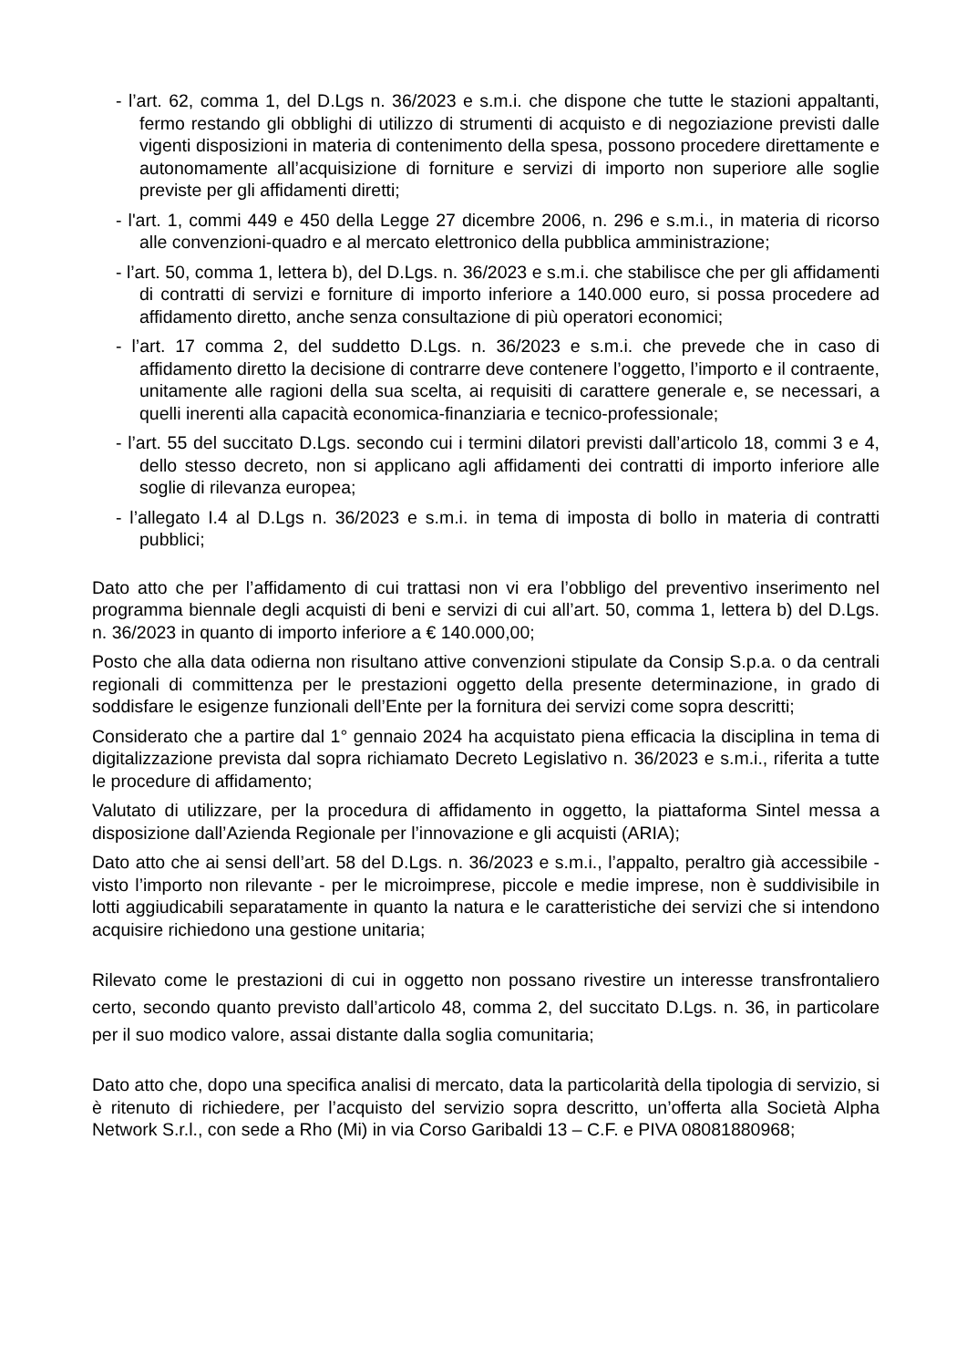- l’art. 62, comma 1, del D.Lgs n. 36/2023 e s.m.i. che dispone che tutte le stazioni appaltanti, fermo restando gli obblighi di utilizzo di strumenti di acquisto e di negoziazione previsti dalle vigenti disposizioni in materia di contenimento della spesa, possono procedere direttamente e autonomamente all’acquisizione di forniture e servizi di importo non superiore alle soglie previste per gli affidamenti diretti;
- l'art. 1, commi 449 e 450 della Legge 27 dicembre 2006, n. 296 e s.m.i., in materia di ricorso alle convenzioni-quadro e al mercato elettronico della pubblica amministrazione;
- l’art. 50, comma 1, lettera b), del D.Lgs. n. 36/2023 e s.m.i. che stabilisce che per gli affidamenti di contratti di servizi e forniture di importo inferiore a 140.000 euro, si possa procedere ad affidamento diretto, anche senza consultazione di più operatori economici;
- l’art. 17 comma 2, del suddetto D.Lgs. n. 36/2023 e s.m.i. che prevede che in caso di affidamento diretto la decisione di contrarre deve contenere l’oggetto, l’importo e il contraente, unitamente alle ragioni della sua scelta, ai requisiti di carattere generale e, se necessari, a quelli inerenti alla capacità economica-finanziaria e tecnico-professionale;
- l’art. 55 del succitato D.Lgs. secondo cui i termini dilatori previsti dall’articolo 18, commi 3 e 4, dello stesso decreto, non si applicano agli affidamenti dei contratti di importo inferiore alle soglie di rilevanza europea;
- l’allegato I.4 al D.Lgs n. 36/2023 e s.m.i. in tema di imposta di bollo in materia di contratti pubblici;
Dato atto che per l’affidamento di cui trattasi non vi era l’obbligo del preventivo inserimento nel programma biennale degli acquisti di beni e servizi di cui all’art. 50, comma 1, lettera b) del D.Lgs. n. 36/2023 in quanto di importo inferiore a € 140.000,00;
Posto che alla data odierna non risultano attive convenzioni stipulate da Consip S.p.a. o da centrali regionali di committenza per le prestazioni oggetto della presente determinazione, in grado di soddisfare le esigenze funzionali dell’Ente per la fornitura dei servizi come sopra descritti;
Considerato che a partire dal 1° gennaio 2024 ha acquistato piena efficacia la disciplina in tema di digitalizzazione prevista dal sopra richiamato Decreto Legislativo n. 36/2023 e s.m.i., riferita a tutte le procedure di affidamento;
Valutato di utilizzare, per la procedura di affidamento in oggetto, la piattaforma Sintel messa a disposizione dall’Azienda Regionale per l’innovazione e gli acquisti (ARIA);
Dato atto che ai sensi dell’art. 58 del D.Lgs. n. 36/2023 e s.m.i., l’appalto, peraltro già accessibile - visto l’importo non rilevante - per le microimprese, piccole e medie imprese, non è suddivisibile in lotti aggiudicabili separatamente in quanto la natura e le caratteristiche dei servizi che si intendono acquisire richiedono una gestione unitaria;
Rilevato come le prestazioni di cui in oggetto non possano rivestire un interesse transfrontaliero certo, secondo quanto previsto dall’articolo 48, comma 2, del succitato D.Lgs. n. 36, in particolare per il suo modico valore, assai distante dalla soglia comunitaria;
Dato atto che, dopo una specifica analisi di mercato, data la particolarità della tipologia di servizio, si è ritenuto di richiedere, per l’acquisto del servizio sopra descritto, un’offerta alla Società Alpha Network S.r.l., con sede a Rho (Mi) in via Corso Garibaldi 13 – C.F. e PIVA 08081880968;